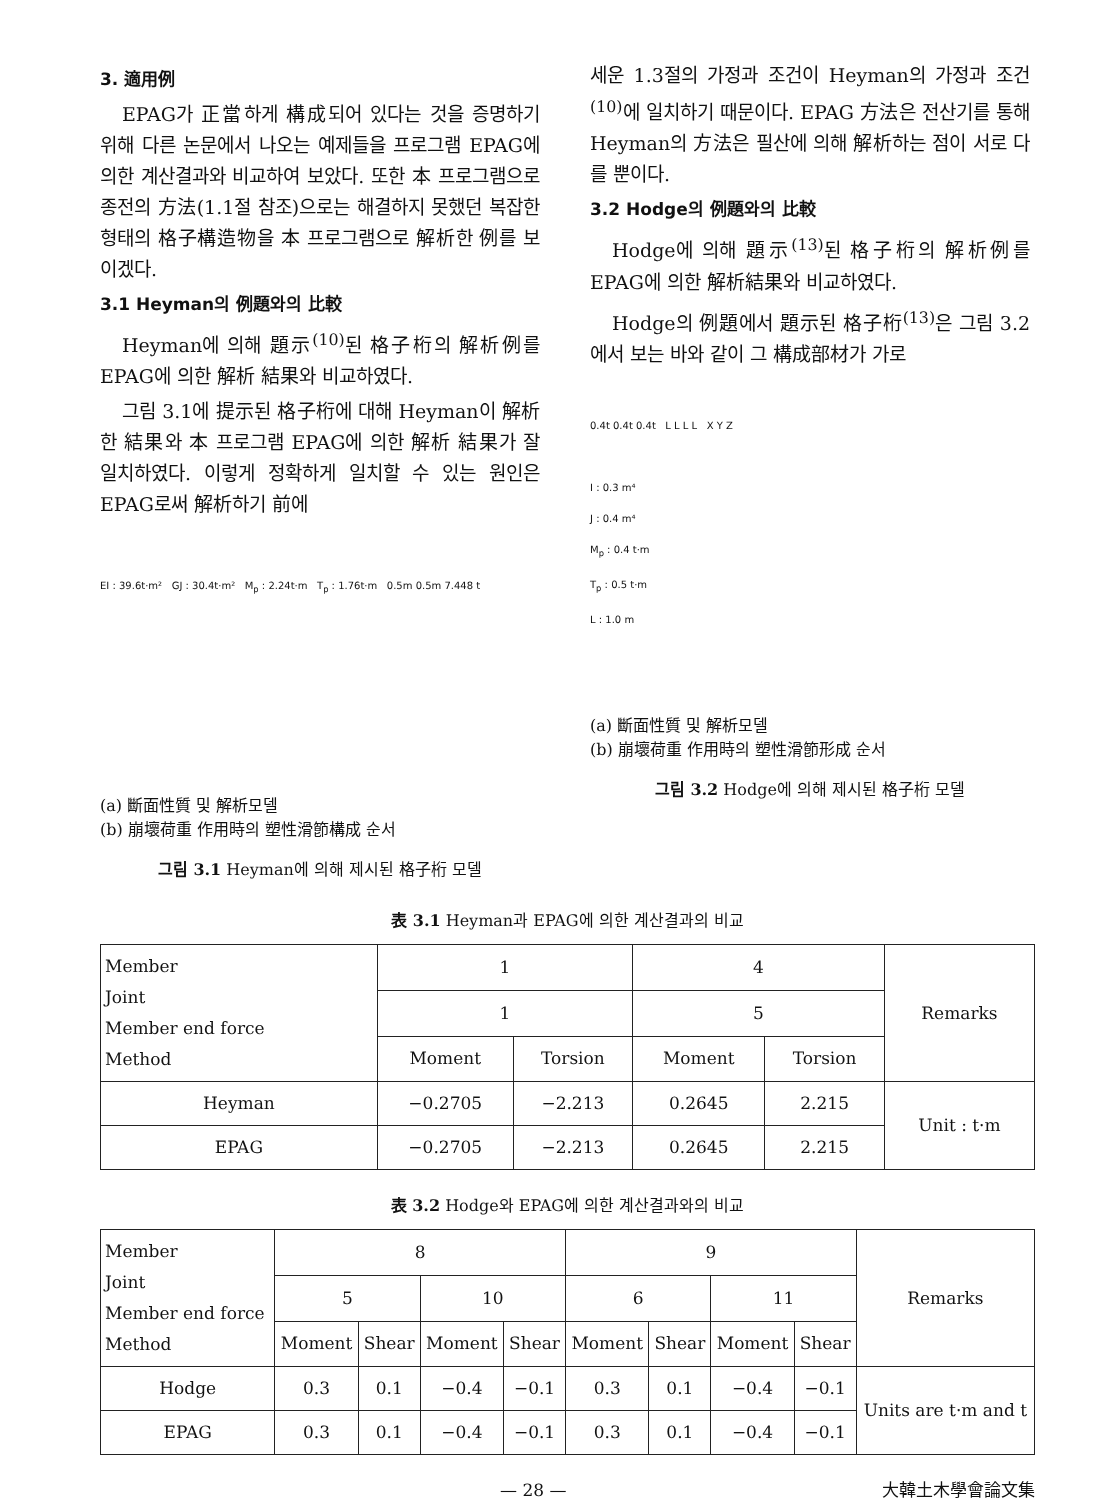3. 適用例
EPAG가 正當하게 構成되어 있다는 것을 증명하기 위해 다른 논문에서 나오는 예제들을 프로그램 EPAG에 의한 계산결과와 비교하여 보았다. 또한 本 프로그램으로 종전의 方法(1.1절 참조)으로는 해결하지 못했던 복잡한 형태의 格子構造物을 本 프로그램으로 解析한 例를 보이겠다.
3.1 Heyman의 例題와의 比較
Heyman에 의해 題示<sup>(10)</sup>된 格子桁의 解析例를 EPAG에 의한 解析 結果와 비교하였다.
그림 3.1에 提示된 格子桁에 대해 Heyman이 解析한 結果와 本 프로그램 EPAG에 의한 解析 結果가 잘 일치하였다. 이렇게 정확하게 일치할 수 있는 원인은 EPAG로써 解析하기 前에
EI : 39.6t·m² GJ : 30.4t·m² M<sub>p</sub> : 2.24t·m T<sub>p</sub> : 1.76t·m 0.5m 0.5m 7.448 t
(a) 斷面性質 및 解析모델
(b) 崩壞荷重 作用時의 塑性滑節構成 순서
그림 3.1 Heyman에 의해 제시된 格子桁 모델
세운 1.3절의 가정과 조건이 Heyman의 가정과 조건<sup>(10)</sup>에 일치하기 때문이다. EPAG 方法은 전산기를 통해 Heyman의 方法은 필산에 의해 解析하는 점이 서로 다를 뿐이다.
3.2 Hodge의 例題와의 比較
Hodge에 의해 題示<sup>(13)</sup>된 格子桁의 解析例를 EPAG에 의한 解析結果와 비교하였다.
Hodge의 例題에서 題示된 格子桁<sup>(13)</sup>은 그림 3.2에서 보는 바와 같이 그 構成部材가 가로
0.4t 0.4t 0.4t L L L L X Y Z
I : 0.3 m⁴
J : 0.4 m⁴
M<sub>p</sub> : 0.4 t·m
T<sub>p</sub> : 0.5 t·m
L : 1.0 m
(a) 斷面性質 및 解析모델
(b) 崩壞荷重 作用時의 塑性滑節形成 순서
그림 3.2 Hodge에 의해 제시된 格子桁 모델
表 3.1 Heyman과 EPAG에 의한 계산결과의 비교
| Member Joint Member end force Method | 1 | | 4 | | Remarks |
| --- | --- | --- | --- | --- | --- |
| | 1 | | 5 | | |
| | Moment | Torsion | Moment | Torsion | |
| Heyman | −0.2705 | −2.213 | 0.2645 | 2.215 | Unit : t·m |
| EPAG | −0.2705 | −2.213 | 0.2645 | 2.215 | |
表 3.2 Hodge와 EPAG에 의한 계산결과와의 비교
| Member Joint Member end force Method | 8 | | | | 9 | | | | Remarks |
| --- | --- | --- | --- | --- | --- | --- | --- | --- | --- |
| | 5 | | 10 | | 6 | | 11 | | |
| | Moment | Shear | Moment | Shear | Moment | Shear | Moment | Shear | |
| Hodge | 0.3 | 0.1 | −0.4 | −0.1 | 0.3 | 0.1 | −0.4 | −0.1 | Units are t·m and t |
| EPAG | 0.3 | 0.1 | −0.4 | −0.1 | 0.3 | 0.1 | −0.4 | −0.1 | |
— 28 — 大韓土木學會論文集